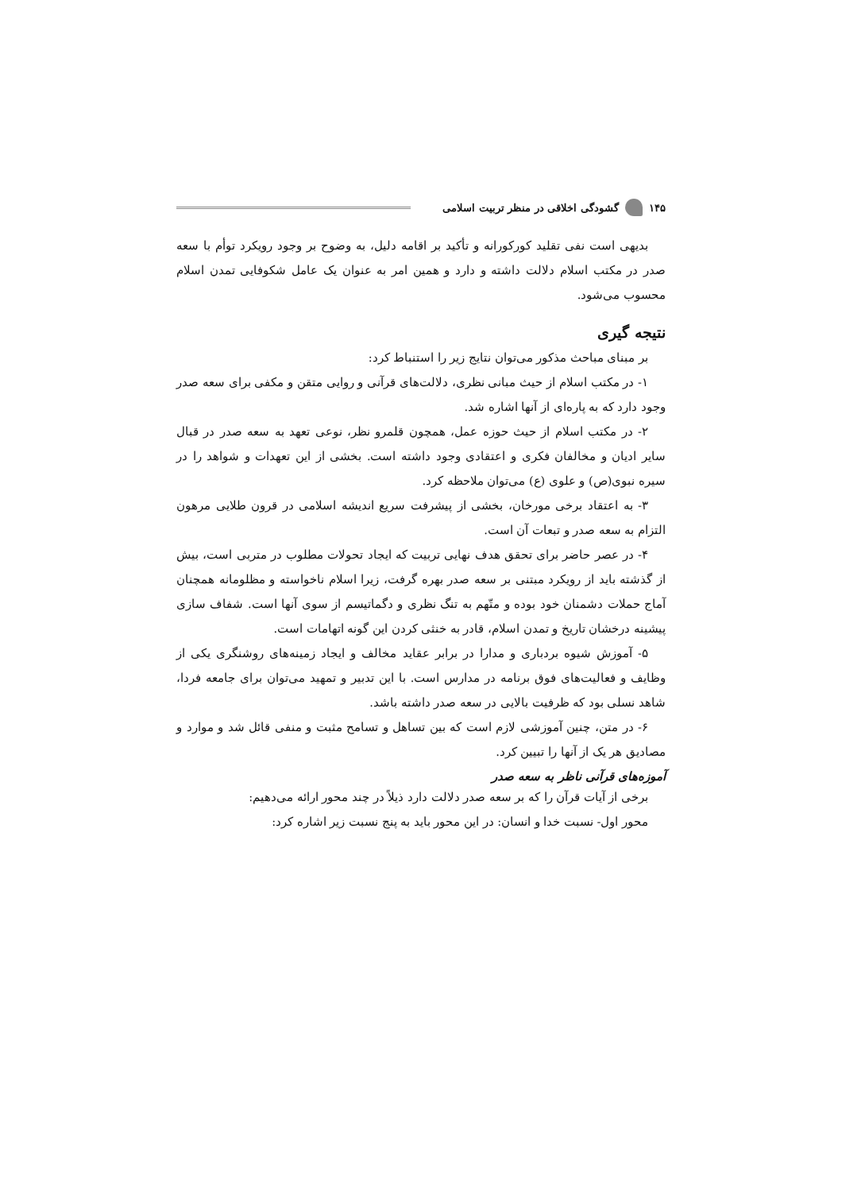۱۴۵ گشودگی اخلاقی در منظر تربیت اسلامی
بدیهی است نفی تقلید کورکورانه و تأکید بر اقامه دلیل، به وضوح بر وجود رویکرد توأم با سعه صدر در مکتب اسلام دلالت داشته و دارد و همین امر به عنوان یک عامل شکوفایی تمدن اسلام محسوب می‌شود.
نتیجه گیری
بر مبنای مباحث مذکور می‌توان نتایج زیر را استنباط کرد:
۱- در مکتب اسلام از حیث مبانی نظری، دلالت‌های قرآنی و روایی متقن و مکفی برای سعه صدر وجود دارد که به پاره‌ای از آنها اشاره شد.
۲- در مکتب اسلام از حیث حوزه عمل، همچون قلمرو نظر، نوعی تعهد به سعه صدر در قبال سایر ادیان و مخالفان فکری و اعتقادی وجود داشته است. بخشی از این تعهدات و شواهد را در سیره نبوی(ص) و علوی (ع) می‌توان ملاحظه کرد.
۳- به اعتقاد برخی مورخان، بخشی از پیشرفت سریع اندیشه اسلامی در قرون طلایی مرهون التزام به سعه صدر و تبعات آن است.
۴- در عصر حاضر برای تحقق هدف نهایی تربیت که ایجاد تحولات مطلوب در متربی است، بیش از گذشته باید از رویکرد مبتنی بر سعه صدر بهره گرفت، زیرا اسلام ناخواسته و مظلومانه همچنان آماج حملات دشمنان خود بوده و متّهم به تنگ نظری و دگماتیسم از سوی آنها است. شفاف سازی پیشینه درخشان تاریخ و تمدن اسلام، قادر به خنثی کردن این گونه اتهامات است.
۵- آموزش شیوه بردباری و مدارا در برابر عقاید مخالف و ایجاد زمینه‌های روشنگری یکی از وظایف و فعالیت‌های فوق برنامه در مدارس است. با این تدبیر و تمهید می‌توان برای جامعه فردا، شاهد نسلی بود که ظرفیت بالایی در سعه صدر داشته باشد.
۶- در متن، چنین آموزشی لازم است که بین تساهل و تسامح مثبت و منفی قائل شد و موارد و مصادیق هر یک از آنها را تبیین کرد.
آموزه‌های قرآنی ناظر به سعه صدر
برخی از آیات قرآن را که بر سعه صدر دلالت دارد ذیلاً در چند محور ارائه می‌دهیم:
محور اول- نسبت خدا و انسان: در این محور باید به پنج نسبت زیر اشاره کرد: